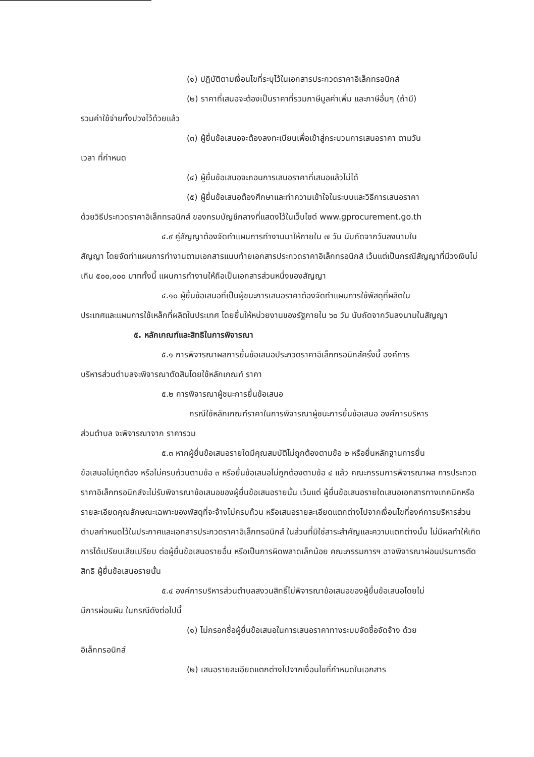(๑) ปฏิบัติตามเงื่อนไขที่ระบุไว้ในเอกสารประกวดราคาอิเล็กทรอนิกส์
(๒) ราคาที่เสนอจะต้องเป็นราคาที่รวมภาษีมูลค่าเพิ่ม และภาษีอื่นๆ (ถ้ามี)
รวมค่าใช้จ่ายทั้งปวงไว้ด้วยแล้ว
(๓) ผู้ยื่นข้อเสนอจะต้องลงทะเบียนเพื่อเข้าสู่กระบวนการเสนอราคา ตามวัน
เวลา ที่กำหนด
(๔) ผู้ยื่นข้อเสนอจะถอนการเสนอราคาที่เสนอแล้วไม่ได้
(๕) ผู้ยื่นข้อเสนอต้องศึกษาและทำความเข้าใจในระบบและวิธีการเสนอราคา
ด้วยวิธีประกวดราคาอิเล็กทรอนิกส์ ของกรมบัญชีกลางที่แสดงไว้ในเว็บไซต์ www.gprocurement.go.th
๔.๙ คู่สัญญาต้องจัดทำแผนการทำงานมาให้ภายใน ๗ วัน นับถัดจากวันลงนามใน
สัญญา โดยจัดทำแผนการทำงานตามเอกสารแนบท้ายเอกสารประกวดราคาอิเล็กทรอนิกส์ เว้นแต่เป็นกรณีสัญญาที่มีวงเงินไม่เกิน ๕๐๐,๐๐๐ บาททั้งนี้ แผนการทำงานให้ถือเป็นเอกสารส่วนหนึ่งของสัญญา
๔.๑๐ ผู้ยื่นข้อเสนอที่เป็นผู้ชนะการเสนอราคาต้องจัดทำแผนการใช้พัสดุที่ผลิตใน
ประเทศและแผนการใช้เหล็กที่ผลิตในประเทศ โดยยื่นให้หน่วยงานของรัฐภายใน ๖๐ วัน นับถัดจากวันลงนามในสัญญา
๕. หลักเกณฑ์และสิทธิในการพิจารณา
๕.๑ การพิจารณาผลการยื่นข้อเสนอประกวดราคาอิเล็กทรอนิกส์ครั้งนี้ องค์การ
บริหารส่วนตำบลจะพิจารณาตัดสินโดยใช้หลักเกณฑ์ ราคา
๕.๒ การพิจารณาผู้ชนะการยื่นข้อเสนอ
กรณีใช้หลักเกณฑ์ราคาในการพิจารณาผู้ชนะการยื่นข้อเสนอ องค์การบริหาร
ส่วนตำบล จะพิจารณาจาก ราคารวม
๕.๓ หากผู้ยื่นข้อเสนอรายใดมีคุณสมบัติไม่ถูกต้องตามข้อ ๒ หรือยื่นหลักฐานการยื่น
ข้อเสนอไม่ถูกต้อง หรือไม่ครบถ้วนตามข้อ ๓ หรือยื่นข้อเสนอไม่ถูกต้องตามข้อ ๔ แล้ว คณะกรรมการพิจารณาผล การประกวดราคาอิเล็กทรอนิกส์จะไม่รับพิจารณาข้อเสนอของผู้ยื่นข้อเสนอรายนั้น เว้นแต่ ผู้ยื่นข้อเสนอรายใดเสนอเอกสารทางเทคนิคหรือรายละเอียดคุณลักษณะเฉพาะของพัสดุที่จะจ้างไม่ครบถ้วน หรือเสนอรายละเอียดแตกต่างไปจากเงื่อนไขที่องค์การบริหารส่วนตำบลกำหนดไว้ในประกาศและเอกสารประกวดราคาอิเล็กทรอนิกส์ ในส่วนที่มิใช่สาระสำคัญและความแตกต่างนั้น ไม่มีผลทำให้เกิดการได้เปรียบเสียเปรียบ ต่อผู้ยื่นข้อเสนอรายอื่น หรือเป็นการผิดพลาดเล็กน้อย คณะกรรมการฯ อาจพิจารณาผ่อนปรนการตัดสิทธิ ผู้ยื่นข้อเสนอรายนั้น
๕.๔ องค์การบริหารส่วนตำบลสงวนสิทธิ์ไม่พิจารณาข้อเสนอของผู้ยื่นข้อเสนอโดยไม่
มีการผ่อนผัน ในกรณีดังต่อไปนี้
(๑) ไม่กรอกชื่อผู้ยื่นข้อเสนอในการเสนอราคาทางระบบจัดซื้อจัดจ้าง ด้วย
อิเล็กทรอนิกส์
(๒) เสนอรายละเอียดแตกต่างไปจากเงื่อนไขที่กำหนดในเอกสาร